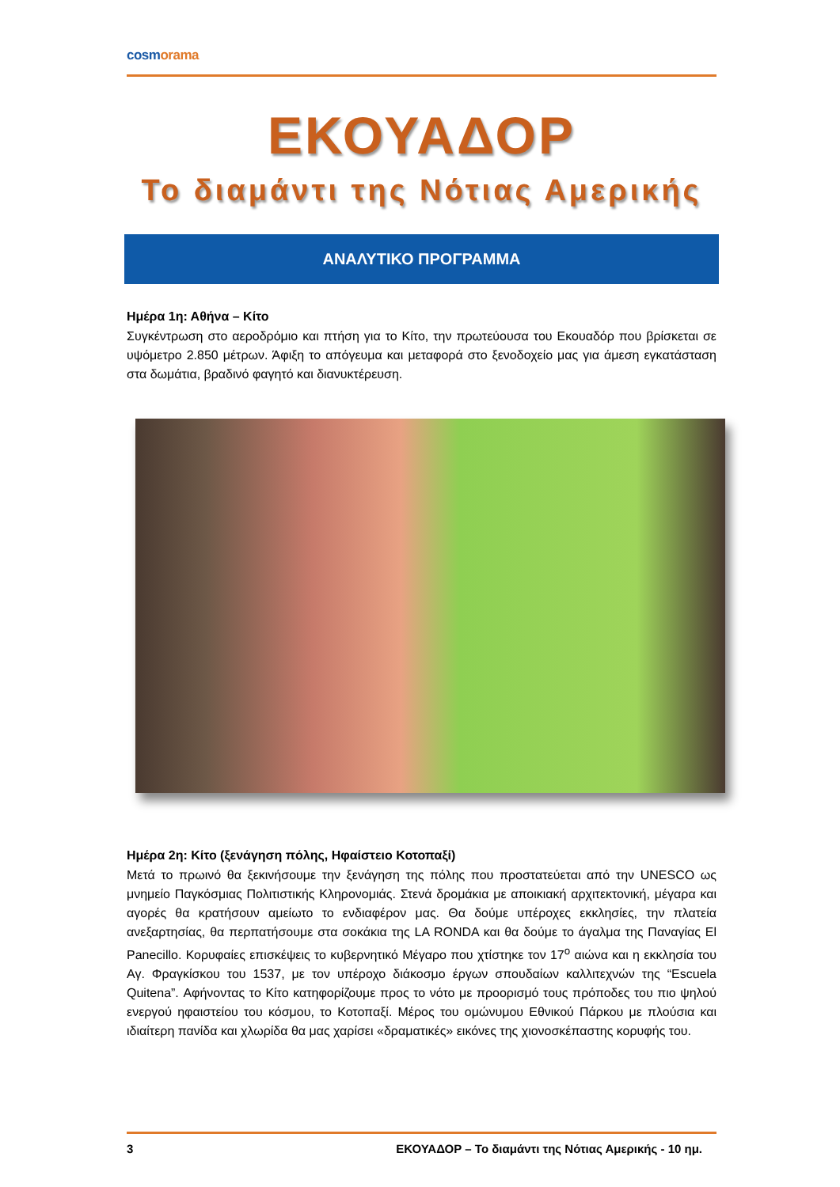cosmorama
ΕΚΟΥΑΔΟΡ
Το διαμάντι της Νότιας Αμερικής
ΑΝΑΛΥΤΙΚΟ ΠΡΟΓΡΑΜΜΑ
Ημέρα 1η: Αθήνα – Κίτο
Συγκέντρωση στο αεροδρόμιο και πτήση για το Κίτο, την πρωτεύουσα του Εκουαδόρ που βρίσκεται σε υψόμετρο 2.850 μέτρων. Άφιξη το απόγευμα και μεταφορά στο ξενοδοχείο μας για άμεση εγκατάσταση στα δωμάτια, βραδινό φαγητό και διανυκτέρευση.
Ημέρα 2η: Κίτο (ξενάγηση πόλης, Ηφαίστειο Κοτοπαξί)
Μετά το πρωινό θα ξεκινήσουμε την ξενάγηση της πόλης που προστατεύεται από την UNESCO ως μνημείο Παγκόσμιας Πολιτιστικής Κληρονομιάς. Στενά δρομάκια με αποικιακή αρχιτεκτονική, μέγαρα και αγορές θα κρατήσουν αμείωτο το ενδιαφέρον μας. Θα δούμε υπέροχες εκκλησίες, την πλατεία ανεξαρτησίας, θα περπατήσουμε στα σοκάκια της LA RONDA και θα δούμε το άγαλμα της Παναγίας El Panecillo. Κορυφαίες επισκέψεις το κυβερνητικό Μέγαρο που χτίστηκε τον 17<sup>ο</sup> αιώνα και η εκκλησία του Αγ. Φραγκίσκου του 1537, με τον υπέροχο διάκοσμο έργων σπουδαίων καλλιτεχνών της “Escuela Quitena”. Αφήνοντας το Κίτο κατηφορίζουμε προς το νότο με προορισμό τους πρόποδες του πιο ψηλού ενεργού ηφαιστείου του κόσμου, το Κοτοπαξί. Μέρος του ομώνυμου Εθνικού Πάρκου με πλούσια και ιδιαίτερη πανίδα και χλωρίδα θα μας χαρίσει «δραματικές» εικόνες της χιονοσκέπαστης κορυφής του.
3 ΕΚΟΥΑΔΟΡ – Το διαμάντι της Νότιας Αμερικής - 10 ημ.